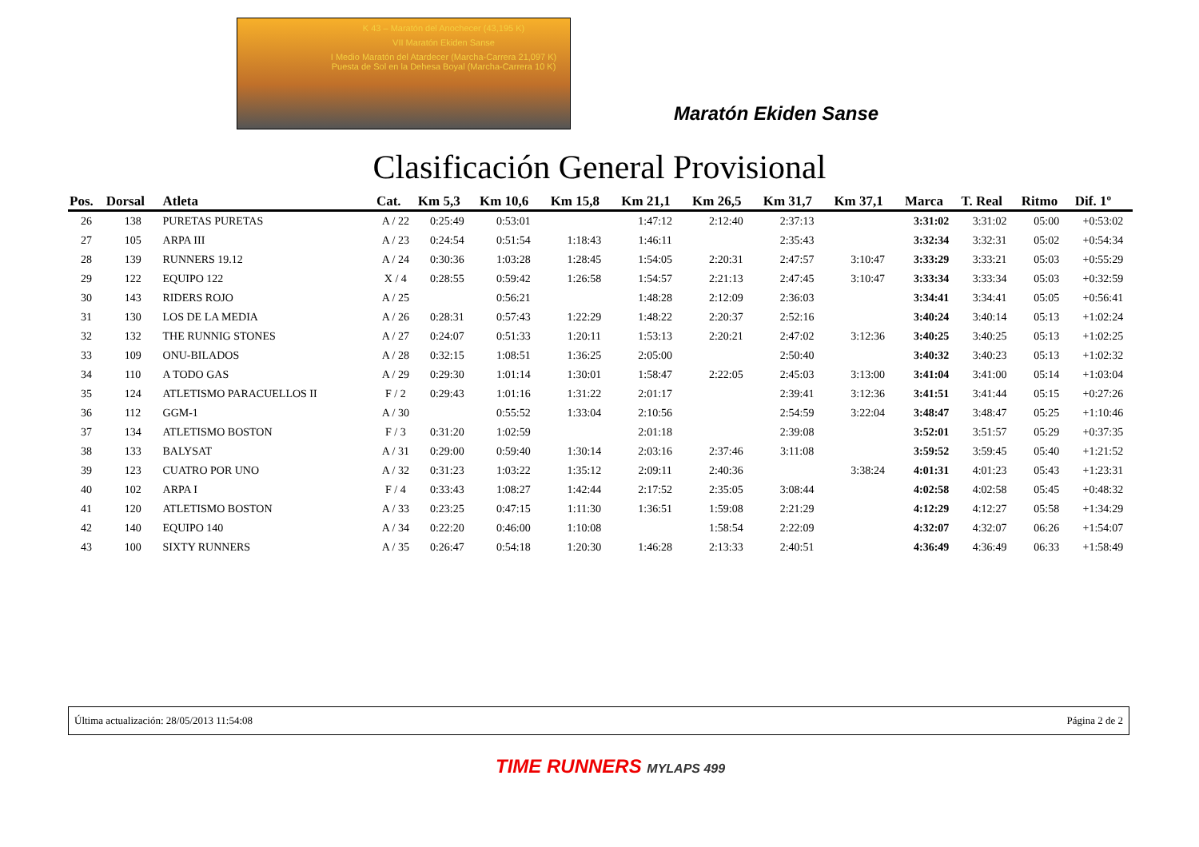K 43 – Maratón del Anochecer (43,195 K)
VII Maratón Ekiden Sanse
I Medio Maratón del Atardecer (Marcha-Carrera 21,097 K)
Puesta de Sol en la Dehesa Boyal (Marcha-Carrera 10 K)
Maratón Ekiden Sanse
Clasificación General Provisional
| Pos. | Dorsal | Atleta | Cat. | Km 5,3 | Km 10,6 | Km 15,8 | Km 21,1 | Km 26,5 | Km 31,7 | Km 37,1 | Marca | T. Real | Ritmo | Dif. 1º |
| --- | --- | --- | --- | --- | --- | --- | --- | --- | --- | --- | --- | --- | --- | --- |
| 26 | 138 | PURETAS PURETAS | A / 22 | 0:25:49 | 0:53:01 | | 1:47:12 | 2:12:40 | 2:37:13 | | 3:31:02 | 3:31:02 | 05:00 | +0:53:02 |
| 27 | 105 | ARPA III | A / 23 | 0:24:54 | 0:51:54 | 1:18:43 | 1:46:11 | | 2:35:43 | | 3:32:34 | 3:32:31 | 05:02 | +0:54:34 |
| 28 | 139 | RUNNERS 19.12 | A / 24 | 0:30:36 | 1:03:28 | 1:28:45 | 1:54:05 | 2:20:31 | 2:47:57 | 3:10:47 | 3:33:29 | 3:33:21 | 05:03 | +0:55:29 |
| 29 | 122 | EQUIPO 122 | X / 4 | 0:28:55 | 0:59:42 | 1:26:58 | 1:54:57 | 2:21:13 | 2:47:45 | 3:10:47 | 3:33:34 | 3:33:34 | 05:03 | +0:32:59 |
| 30 | 143 | RIDERS ROJO | A / 25 | | 0:56:21 | | 1:48:28 | 2:12:09 | 2:36:03 | | 3:34:41 | 3:34:41 | 05:05 | +0:56:41 |
| 31 | 130 | LOS DE LA MEDIA | A / 26 | 0:28:31 | 0:57:43 | 1:22:29 | 1:48:22 | 2:20:37 | 2:52:16 | | 3:40:24 | 3:40:14 | 05:13 | +1:02:24 |
| 32 | 132 | THE RUNNIG STONES | A / 27 | 0:24:07 | 0:51:33 | 1:20:11 | 1:53:13 | 2:20:21 | 2:47:02 | 3:12:36 | 3:40:25 | 3:40:25 | 05:13 | +1:02:25 |
| 33 | 109 | ONU-BILADOS | A / 28 | 0:32:15 | 1:08:51 | 1:36:25 | 2:05:00 | | 2:50:40 | | 3:40:32 | 3:40:23 | 05:13 | +1:02:32 |
| 34 | 110 | A TODO GAS | A / 29 | 0:29:30 | 1:01:14 | 1:30:01 | 1:58:47 | 2:22:05 | 2:45:03 | 3:13:00 | 3:41:04 | 3:41:00 | 05:14 | +1:03:04 |
| 35 | 124 | ATLETISMO PARACUELLOS II | F / 2 | 0:29:43 | 1:01:16 | 1:31:22 | 2:01:17 | | 2:39:41 | 3:12:36 | 3:41:51 | 3:41:44 | 05:15 | +0:27:26 |
| 36 | 112 | GGM-1 | A / 30 | | 0:55:52 | 1:33:04 | 2:10:56 | | 2:54:59 | 3:22:04 | 3:48:47 | 3:48:47 | 05:25 | +1:10:46 |
| 37 | 134 | ATLETISMO BOSTON | F / 3 | 0:31:20 | 1:02:59 | | 2:01:18 | | 2:39:08 | | 3:52:01 | 3:51:57 | 05:29 | +0:37:35 |
| 38 | 133 | BALYSAT | A / 31 | 0:29:00 | 0:59:40 | 1:30:14 | 2:03:16 | 2:37:46 | 3:11:08 | | 3:59:52 | 3:59:45 | 05:40 | +1:21:52 |
| 39 | 123 | CUATRO POR UNO | A / 32 | 0:31:23 | 1:03:22 | 1:35:12 | 2:09:11 | 2:40:36 | | 3:38:24 | 4:01:31 | 4:01:23 | 05:43 | +1:23:31 |
| 40 | 102 | ARPA I | F / 4 | 0:33:43 | 1:08:27 | 1:42:44 | 2:17:52 | 2:35:05 | 3:08:44 | | 4:02:58 | 4:02:58 | 05:45 | +0:48:32 |
| 41 | 120 | ATLETISMO BOSTON | A / 33 | 0:23:25 | 0:47:15 | 1:11:30 | 1:36:51 | 1:59:08 | 2:21:29 | | 4:12:29 | 4:12:27 | 05:58 | +1:34:29 |
| 42 | 140 | EQUIPO 140 | A / 34 | 0:22:20 | 0:46:00 | 1:10:08 | | 1:58:54 | 2:22:09 | | 4:32:07 | 4:32:07 | 06:26 | +1:54:07 |
| 43 | 100 | SIXTY RUNNERS | A / 35 | 0:26:47 | 0:54:18 | 1:20:30 | 1:46:28 | 2:13:33 | 2:40:51 | | 4:36:49 | 4:36:49 | 06:33 | +1:58:49 |
Última actualización: 28/05/2013 11:54:08 Página 2 de 2
TIME RUNNERS MYLAPS 499